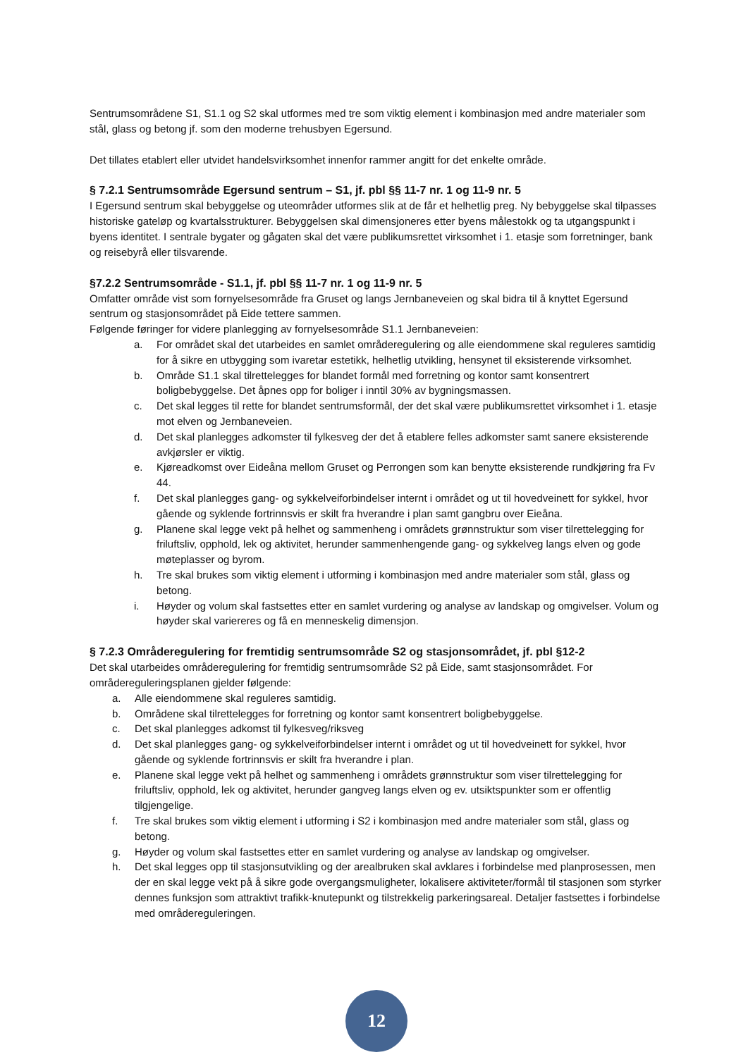Sentrumsområdene S1, S1.1 og S2 skal utformes med tre som viktig element i kombinasjon med andre materialer som stål, glass og betong jf. som den moderne trehusbyen Egersund.
Det tillates etablert eller utvidet handelsvirksomhet innenfor rammer angitt for det enkelte område.
§ 7.2.1 Sentrumsområde Egersund sentrum – S1, jf. pbl §§ 11-7 nr. 1 og 11-9 nr. 5
I Egersund sentrum skal bebyggelse og uteområder utformes slik at de får et helhetlig preg. Ny bebyggelse skal tilpasses historiske gateløp og kvartalsstrukturer. Bebyggelsen skal dimensjoneres etter byens målestokk og ta utgangspunkt i byens identitet. I sentrale bygater og gågaten skal det være publikumsrettet virksomhet i 1. etasje som forretninger, bank og reisebyrå eller tilsvarende.
§7.2.2 Sentrumsområde - S1.1, jf. pbl §§ 11-7 nr. 1 og 11-9 nr. 5
Omfatter område vist som fornyelsesområde fra Gruset og langs Jernbaneveien og skal bidra til å knyttet Egersund sentrum og stasjonsområdet på Eide tettere sammen.
Følgende føringer for videre planlegging av fornyelsesområde S1.1 Jernbaneveien:
a. For området skal det utarbeides en samlet områderegulering og alle eiendommene skal reguleres samtidig for å sikre en utbygging som ivaretar estetikk, helhetlig utvikling, hensynet til eksisterende virksomhet.
b. Område S1.1 skal tilrettelegges for blandet formål med forretning og kontor samt konsentrert boligbebyggelse. Det åpnes opp for boliger i inntil 30% av bygningsmassen.
c. Det skal legges til rette for blandet sentrumsformål, der det skal være publikumsrettet virksomhet i 1. etasje mot elven og Jernbaneveien.
d. Det skal planlegges adkomster til fylkesveg der det å etablere felles adkomster samt sanere eksisterende avkjørsler er viktig.
e. Kjøreadkomst over Eideåna mellom Gruset og Perrongen som kan benytte eksisterende rundkjøring fra Fv 44.
f. Det skal planlegges gang- og sykkelveiforbindelser internt i området og ut til hovedveinett for sykkel, hvor gående og syklende fortrinnsvis er skilt fra hverandre i plan samt gangbru over Eieåna.
g. Planene skal legge vekt på helhet og sammenheng i områdets grønnstruktur som viser tilrettelegging for friluftsliv, opphold, lek og aktivitet, herunder sammenhengende gang- og sykkelveg langs elven og gode møteplasser og byrom.
h. Tre skal brukes som viktig element i utforming i kombinasjon med andre materialer som stål, glass og betong.
i. Høyder og volum skal fastsettes etter en samlet vurdering og analyse av landskap og omgivelser. Volum og høyder skal variereres og få en menneskelig dimensjon.
§ 7.2.3 Områderegulering for fremtidig sentrumsområde S2 og stasjonsområdet, jf. pbl §12-2
Det skal utarbeides områderegulering for fremtidig sentrumsområde S2 på Eide, samt stasjonsområdet. For områdereguleringsplanen gjelder følgende:
a. Alle eiendommene skal reguleres samtidig.
b. Områdene skal tilrettelegges for forretning og kontor samt konsentrert boligbebyggelse.
c. Det skal planlegges adkomst til fylkesveg/riksveg
d. Det skal planlegges gang- og sykkelveiforbindelser internt i området og ut til hovedveinett for sykkel, hvor gående og syklende fortrinnsvis er skilt fra hverandre i plan.
e. Planene skal legge vekt på helhet og sammenheng i områdets grønnstruktur som viser tilrettelegging for friluftsliv, opphold, lek og aktivitet, herunder gangveg langs elven og ev. utsiktspunkter som er offentlig tilgjengelige.
f. Tre skal brukes som viktig element i utforming i S2 i kombinasjon med andre materialer som stål, glass og betong.
g. Høyder og volum skal fastsettes etter en samlet vurdering og analyse av landskap og omgivelser.
h. Det skal legges opp til stasjonsutvikling og der arealbruken skal avklares i forbindelse med planprosessen, men der en skal legge vekt på å sikre gode overgangsmuligheter, lokalisere aktiviteter/formål til stasjonen som styrker dennes funksjon som attraktivt trafikk-knutepunkt og tilstrekkelig parkeringsareal. Detaljer fastsettes i forbindelse med områdereguleringen.
12